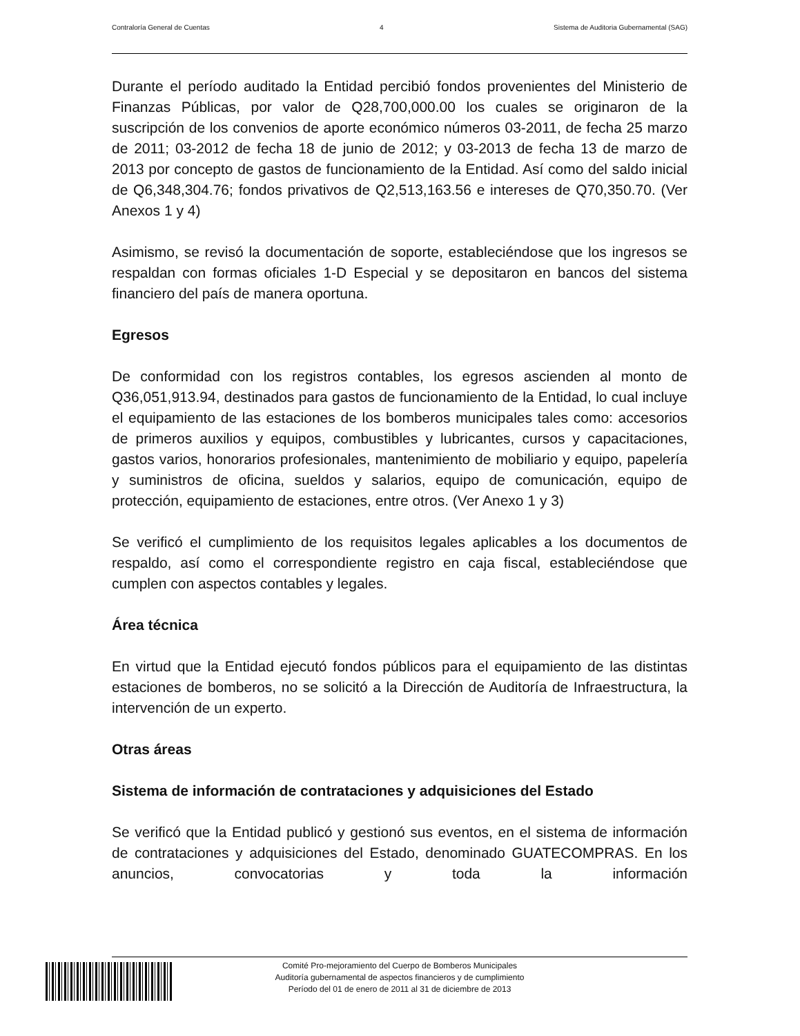Contraloría General de Cuentas 4 Sistema de Auditoria Gubernamental (SAG)
Durante el período auditado la Entidad percibió fondos provenientes del Ministerio de Finanzas Públicas, por valor de Q28,700,000.00 los cuales se originaron de la suscripción de los convenios de aporte económico números 03-2011, de fecha 25 marzo de 2011; 03-2012 de fecha 18 de junio de 2012; y 03-2013 de fecha 13 de marzo de 2013 por concepto de gastos de funcionamiento de la Entidad. Así como del saldo inicial de Q6,348,304.76; fondos privativos de Q2,513,163.56 e intereses de Q70,350.70. (Ver Anexos 1 y 4)
Asimismo, se revisó la documentación de soporte, estableciéndose que los ingresos se respaldan con formas oficiales 1-D Especial y se depositaron en bancos del sistema financiero del país de manera oportuna.
Egresos
De conformidad con los registros contables, los egresos ascienden al monto de Q36,051,913.94, destinados para gastos de funcionamiento de la Entidad, lo cual incluye el equipamiento de las estaciones de los bomberos municipales tales como: accesorios de primeros auxilios y equipos, combustibles y lubricantes, cursos y capacitaciones, gastos varios, honorarios profesionales, mantenimiento de mobiliario y equipo, papelería y suministros de oficina, sueldos y salarios, equipo de comunicación, equipo de protección, equipamiento de estaciones, entre otros. (Ver Anexo 1 y 3)
Se verificó el cumplimiento de los requisitos legales aplicables a los documentos de respaldo, así como el correspondiente registro en caja fiscal, estableciéndose que cumplen con aspectos contables y legales.
Área técnica
En virtud que la Entidad ejecutó fondos públicos para el equipamiento de las distintas estaciones de bomberos, no se solicitó a la Dirección de Auditoría de Infraestructura, la intervención de un experto.
Otras áreas
Sistema de información de contrataciones y adquisiciones del Estado
Se verificó que la Entidad publicó y gestionó sus eventos, en el sistema de información de contrataciones y adquisiciones del Estado, denominado GUATECOMPRAS. En los anuncios, convocatorias y toda la información
Comité Pro-mejoramiento del Cuerpo de Bomberos Municipales
Auditoría gubernamental de aspectos financieros y de cumplimiento
Período del 01 de enero de 2011 al 31 de diciembre de 2013